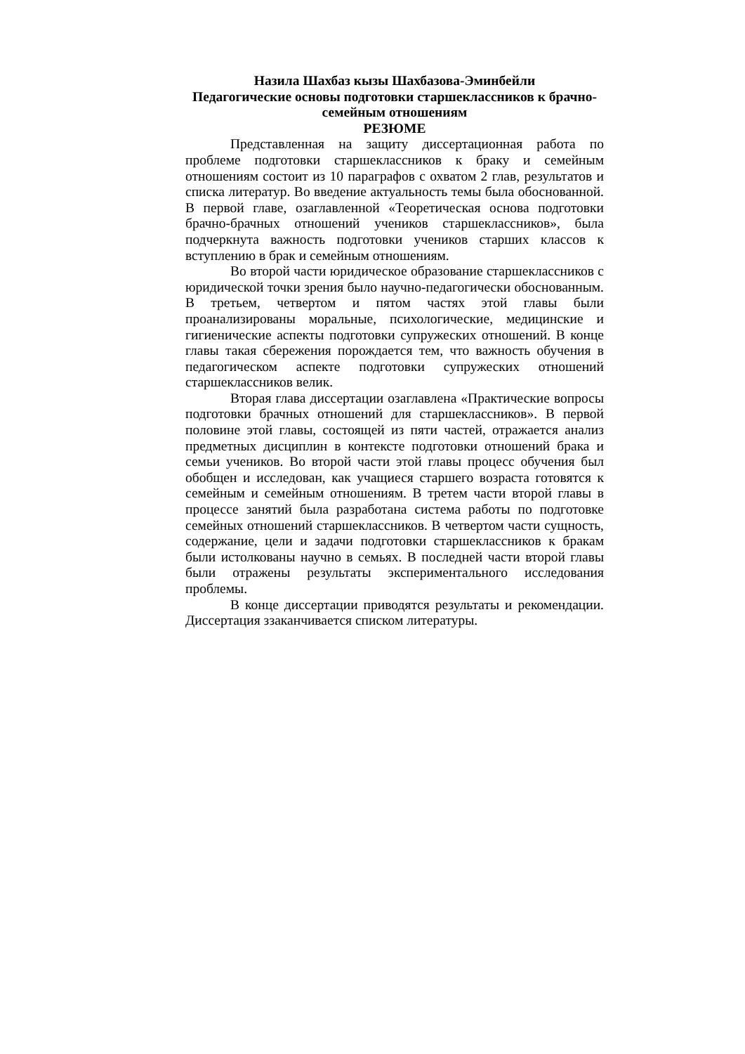Назила Шахбаз кызы Шахбазова-Эминбейли
Педагогические основы подготовки старшеклассников к брачно-семейным отношениям
РЕЗЮМЕ
Представленная на защиту диссертационная работа по проблеме подготовки старшеклассников к браку и семейным отношениям состоит из 10 параграфов с охватом 2 глав, результатов и списка литератур. Во введение актуальность темы была обоснованной. В первой главе, озаглавленной «Теоретическая основа подготовки брачно-брачных отношений учеников старшеклассников», была подчеркнута важность подготовки учеников старших классов к вступлению в брак и семейным отношениям.
Во второй части юридическое образование старшеклассников с юридической точки зрения было научно-педагогически обоснованным. В третьем, четвертом и пятом частях этой главы были проанализированы моральные, психологические, медицинские и гигиенические аспекты подготовки супружеских отношений. В конце главы такая сбережения порождается тем, что важность обучения в педагогическом аспекте подготовки супружеских отношений старшеклассников велик.
Вторая глава диссертации озаглавлена «Практические вопросы подготовки брачных отношений для старшеклассников». В первой половине этой главы, состоящей из пяти частей, отражается анализ предметных дисциплин в контексте подготовки отношений брака и семьи учеников. Во второй части этой главы процесс обучения был обобщен и исследован, как учащиеся старшего возраста готовятся к семейным и семейным отношениям. В третем части второй главы в процессе занятий была разработана система работы по подготовке семейных отношений старшеклассников. В четвертом части сущность, содержание, цели и задачи подготовки старшеклассников к бракам были истолкованы научно в семьях. В последней части второй главы были отражены результаты экспериментального исследования проблемы.
В конце диссертации приводятся результаты и рекомендации. Диссертация ззаканчивается списком литературы.